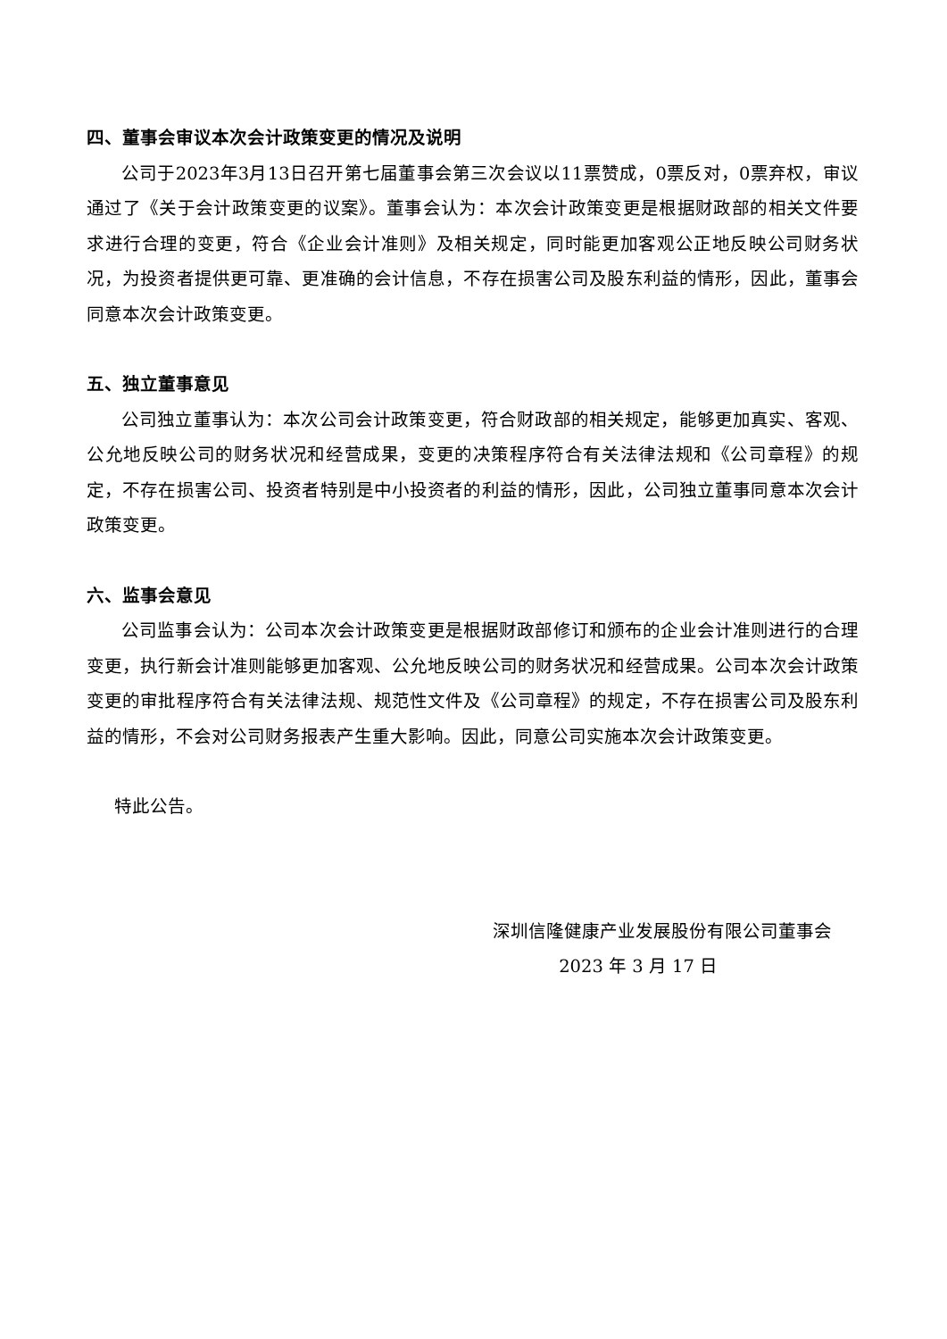四、董事会审议本次会计政策变更的情况及说明
公司于2023年3月13日召开第七届董事会第三次会议以11票赞成，0票反对，0票弃权，审议通过了《关于会计政策变更的议案》。董事会认为：本次会计政策变更是根据财政部的相关文件要求进行合理的变更，符合《企业会计准则》及相关规定，同时能更加客观公正地反映公司财务状况，为投资者提供更可靠、更准确的会计信息，不存在损害公司及股东利益的情形，因此，董事会同意本次会计政策变更。
五、独立董事意见
公司独立董事认为：本次公司会计政策变更，符合财政部的相关规定，能够更加真实、客观、公允地反映公司的财务状况和经营成果，变更的决策程序符合有关法律法规和《公司章程》的规定，不存在损害公司、投资者特别是中小投资者的利益的情形，因此，公司独立董事同意本次会计政策变更。
六、监事会意见
公司监事会认为：公司本次会计政策变更是根据财政部修订和颁布的企业会计准则进行的合理变更，执行新会计准则能够更加客观、公允地反映公司的财务状况和经营成果。公司本次会计政策变更的审批程序符合有关法律法规、规范性文件及《公司章程》的规定，不存在损害公司及股东利益的情形，不会对公司财务报表产生重大影响。因此，同意公司实施本次会计政策变更。
特此公告。
深圳信隆健康产业发展股份有限公司董事会
2023 年 3 月 17 日